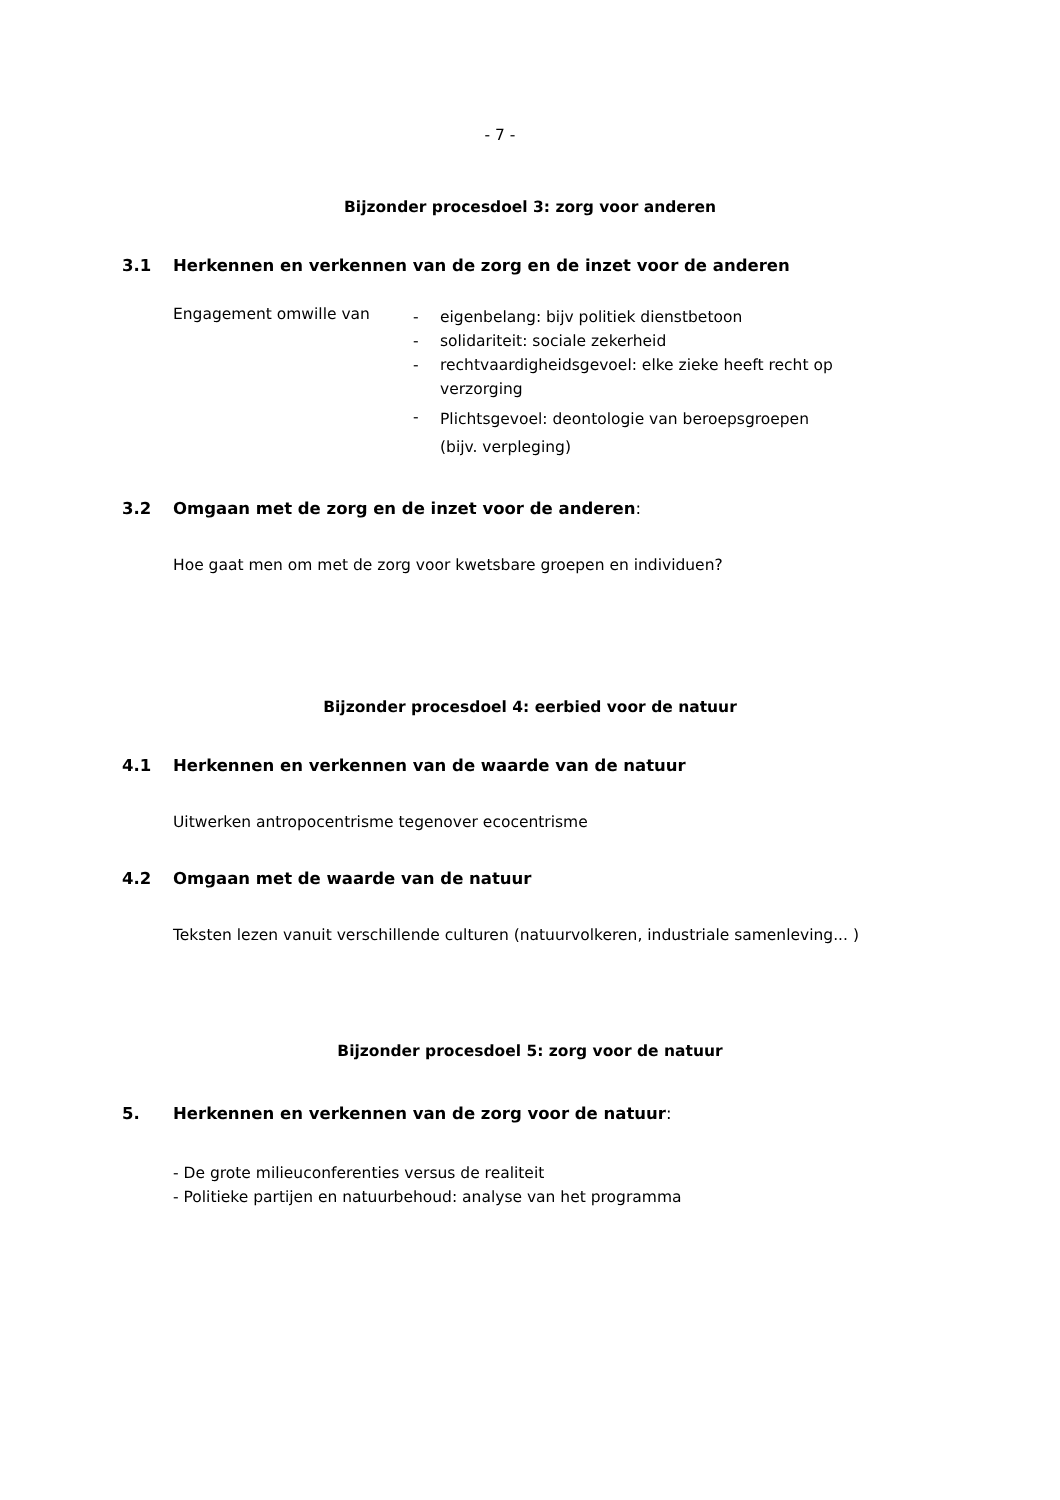- 7 -
Bijzonder procesdoel 3: zorg voor anderen
3.1 Herkennen en verkennen van de zorg en de inzet voor de anderen
Engagement omwille van
- eigenbelang: bijv politiek dienstbetoon
- solidariteit: sociale zekerheid
- rechtvaardigheidsgevoel: elke zieke heeft recht op
verzorging
- Plichtsgevoel: deontologie van beroepsgroepen
(bijv. verpleging)
3.2 Omgaan met de zorg en de inzet voor de anderen:
Hoe gaat men om met de zorg voor kwetsbare groepen en individuen?
Bijzonder procesdoel 4: eerbied voor de natuur
4.1 Herkennen en verkennen van de waarde van de natuur
Uitwerken antropocentrisme tegenover ecocentrisme
4.2 Omgaan met de waarde van de natuur
Teksten lezen vanuit verschillende culturen (natuurvolkeren, industriale samenleving... )
Bijzonder procesdoel 5: zorg voor de natuur
5. Herkennen en verkennen van de zorg voor de natuur:
- De grote milieuconferenties versus de realiteit
- Politieke partijen en natuurbehoud: analyse van het programma